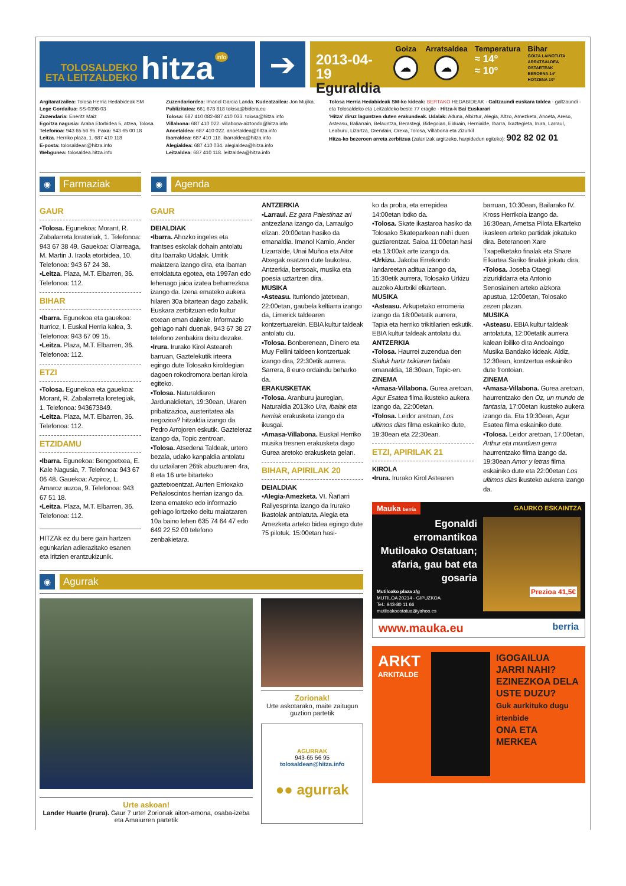TOLOSALDEKO
ETA LEITZALDEKO
hitza
info
➔
2013-04-19
Eguraldia
Goiza
☁
Arratsaldea
☁
Temperatura
≈ 14º
≈ 10º
Bihar
GOIZA LAINOTUTA
ARRATSALDEA OSTARTEAK
BEROENA 14º
HOTZENA 10º
Argitaratzailea: Tolosa Herria Hedabideak SM
Lege Gordailua: SS-0398-03
Zuzendaria: Eneritz Maiz
Egoitza nagusia: Araba Etorbidea 5, atzea, Tolosa.
Telefonoa: 943 65 56 95. Faxa: 943 65 00 18
Leitza. Herriko plaza, 1. 687 410 118
E-posta: tolosaldean@hitza.info
Webgunea: tolosaldea.hitza.info
Zuzendariordea: Imanol Garcia Landa. Kudeatzailea: Jon Mujika.
Publizitatea: 661 678 818 tolosa@bidera.eu
Tolosa: 687 410 082-687 410 033. tolosa@hitza.info
Villabona: 687 410 022. villabona-aiztondo@hitza.info
Anoetaldea: 687 410 022. anoetaldea@hitza.info
Ibarraldea: 687 410 118. ibarraldea@hitza.info
Alegialdea: 687 410 034. alegialdea@hitza.info
Leitzaldea: 687 410 118. leitzaldea@hitza.info
Tolosa Herria Hedabideak SM-ko kideak: BERTAKO HEDABIDEAK · Galtzaundi euskara taldea · galtzaundi · eta Tolosaldeko eta Leitzaldeko beste 77 eragile · Hitza-k Bai Euskarari
'Hitza' diruz laguntzen duten erakundeak. Udalak: Aduna, Albiztur, Alegia, Altzo, Amezketa, Anoeta, Areso, Asteasu, Baliarrain, Belauntza, Berastegi, Bidegoian, Elduain, Hernialde, Ibarra, Ikaztegieta, Irura, Larraul, Leaburu, Lizartza, Orendain, Orexa, Tolosa, Villabona eta Zizurkil
Hitza-ko bezeroen arreta zerbitzua (zalantzak argitzeko, harpidedun egiteko): 902 82 02 01
◉
Farmaziak
◉
Agenda
GAUR
▪Tolosa. Egunekoa: Morant, R. Zabalarreta loratегiak, 1. Telefonoa: 943 67 38 49. Gauekoa: Olarreaga, M. Martin J. Iraola etorbidea, 10. Telefonoa: 943 67 24 38.
▪Leitza. Plaza, M.T. Elbarren, 36. Telefonoa: 112.
BIHAR
▪Ibarra. Egunekoa eta gauekoa: Iturrioz, I. Euskal Herria kalea, 3. Telefonoa: 943 67 09 15.
▪Leitza. Plaza, M.T. Elbarren, 36. Telefonoa: 112.
ETZI
▪Tolosa. Egunekoa eta gauekoa: Morant, R. Zabalarreta loretegiak, 1. Telefonoa: 943673849.
▪Leitza. Plaza, M.T. Elbarren, 36. Telefonoa: 112.
ETZIDAMU
▪Ibarra. Egunekoa: Bengoetxea, E. Kale Nagusia, 7. Telefonoa: 943 67 06 48. Gauekoa: Azpiroz, L. Amaroz auzoa, 9. Telefonoa: 943 67 51 18.
▪Leitza. Plaza, M.T. Elbarren, 36. Telefonoa: 112.
HITZAk ez du bere gain hartzen egunkarian adierazitako esanen eta iritzien erantzukizunik.
GAUR
DEIALDIAK
▪Ibarra. Ahozko ingeles eta frantses eskolak dohain antolatu ditu Ibarrako Udalak. Urritik maiatzera izango dira, eta Ibarran erroldatuta egotea, eta 1997an edo lehenago jaioa izatea beharrezkoa izango da. Izena emateko aukera hilaren 30a bitartean dago zabalik. Euskara zerbitzuan edo kultur etxean eman daiteke. Informazio gehiago nahi duenak, 943 67 38 27 telefono zenbakira deitu dezake.
▪Irura. Irurako Kirol Asteareh barruan, Gaztelekutik irteera egingo dute Tolosako kiroldegian dagoen rokodromora bertan kirola egiteko.
▪Tolosa. Naturaldiaren Jardunaldietan, 19:30ean, Uraren pribatizazioa, austeritatea ala negozioa? hitzaldia izango da Pedro Arrojoren eskutik. Gazteleraz izango da, Topic zentroan.
▪Tolosa. Atsedena Taldeak, urtero bezala, udako kanpaldia antolatu du uztailaren 26tik abuztuaren 4ra, 8 eta 16 urte bitarteko gaztetxoentzat. Aurten Errioxako Peñaloscintos herrian izango da. Izena emateko edo informazio gehiago lortzeko deitu maiatzaren 10a baino lehen 635 74 64 47 edo 649 22 52 00 telefono zenbakietara.
ANTZERKIA
▪Larraul. Ez gara Palestinaz ari antzezlana izango da, Larraulgo elizan. 20:00etan hasiko da emanaldia. Imanol Kamio, Ander Lizarralde, Unai Muñoa eta Aitor Atxegak osatzen dute laukotea. Antzerkia, bertsoak, musika eta poesia uztartzen dira.
MUSIKA
▪Asteasu. Iturriondo jatetxean, 22:00etan, gaubela keltiarra izango da, Limerick taldearen kontzertuarekin. EBIA kultur taldeak antolatu du.
▪Tolosa. Bonberenean, Dinero eta Muy Fellini taldeen kontzertuak izango dira, 22:30etik aurrera. Sarrera, 8 euro ordaindu beharko da.
ERAKUSKETAK
▪Tolosa. Aranburu jauregian, Naturaldia 2013ko Ura, ibaiak eta herriak erakusketa izango da ikusgai.
▪Amasa-Villabona. Euskal Herriko musika tresnen erakusketa dago Gurea aretoko erakusketa gelan.
BIHAR, APIRILAK 20
DEIALDIAK
▪Alegia-Amezketa. VI. Ñañarri Rallyesprinta izango da Irurako Ikastolak antolatuta. Alegia eta Amezketa arteko bidea egingo dute 75 pilotuk. 15:00etan hasi-
◉
Agurrak
Urte askoan!
Lander Huarte (Irura). Gaur 7 urte! Zorionak aiton-amona, osaba-izeba eta Amaiurren partetik
Zorionak!
Urte askotarako, maite zaitugun guztion partetik
AGURRAK
943-65 56 95
tolosaldean@hitza.info
●● agurrak
ko da proba, eta errepidea 14:00etan itxiko da.
▪Tolosa. Skate ikastaroa hasiko da Tolosako Skateparkean nahi duen guztiarentzat. Saioa 11:00etan hasi eta 13:00ak arte izango da.
▪Urkizu. Jakoba Errekondo landareetan aditua izango da, 15:30etik aurrera, Tolosako Urkizu auzoko Alurtxiki elkartean.
MUSIKA
▪Asteasu. Arkupetako erromeria izango da 18:00etatik aurrera, Tapia eta herriko trikitilarien eskutik. EBIA kultur taldeak antolatu du.
ANTZERKIA
▪Tolosa. Haurrei zuzendua den Sialuk hartz txikiaren bidaia emanaldia, 18:30ean, Topic-en.
ZINEMA
▪Amasa-Villabona. Gurea aretoan, Agur Esatea filma ikusteko aukera izango da, 22:00etan.
▪Tolosa. Leidor aretoan, Los ultimos dias filma eskainiko dute, 19:30ean eta 22:30ean.
ETZI, APIRILAK 21
KIROLA
▪Irura. Irurako Kirol Astearen
barruan, 10:30ean, Bailarako IV. Kross Herrikoia izango da. 16:30ean, Ametsa Pilota Elkarteko ikasleen arteko partidak jokatuko dira. Beteranoen Xare Txapelketako finalak eta Share Elkartea Sariko finalak jokatu dira.
▪Tolosa. Joseba Otaegi zizurkildarra eta Antonio Senosiainen arteko aizkora apustua, 12:00etan, Tolosako zezen plazan.
MUSIKA
▪Asteasu. EBIA kultur taldeak antolatuta, 12:00etatik aurrera kalean ibiliko dira Andoaingo Musika Bandako kideak. Aldiz, 12:30ean, kontzertua eskainiko dute frontoian.
ZINEMA
▪Amasa-Villabona. Gurea aretoan, haurrentzako den Oz, un mundo de fantasia, 17:00etan ikusteko aukera izango da. Eta 19:30ean, Agur Esatea filma eskainiko dute.
▪Tolosa. Leidor aretoan, 17:00etan, Arthur eta munduen gerra haurrentzako filma izango da. 19:30ean Amor y letras filma eskainiko dute eta 22:00etan Los ultimos dias ikusteko aukera izango da.
Mauka berria
GAURKO ESKAINTZA
Egonaldi erromantikoa Mutiloako Ostatuan; afaria, gau bat eta gosaria
Mutiloako plaza z/g
MUTILOA 20214 - GIPUZKOA
Tel.: 943-80 11 66
mutiloakoostatua@yahoo.es
Prezioa 41,5€
www.mauka.eu berria
ARKT
ARKITALDE
IGOGAILUA JARRI NAHI?
EZINEZKOA DELA USTE DUZU?
Guk aurkituko dugu irtenbide
ONA ETA MERKEA